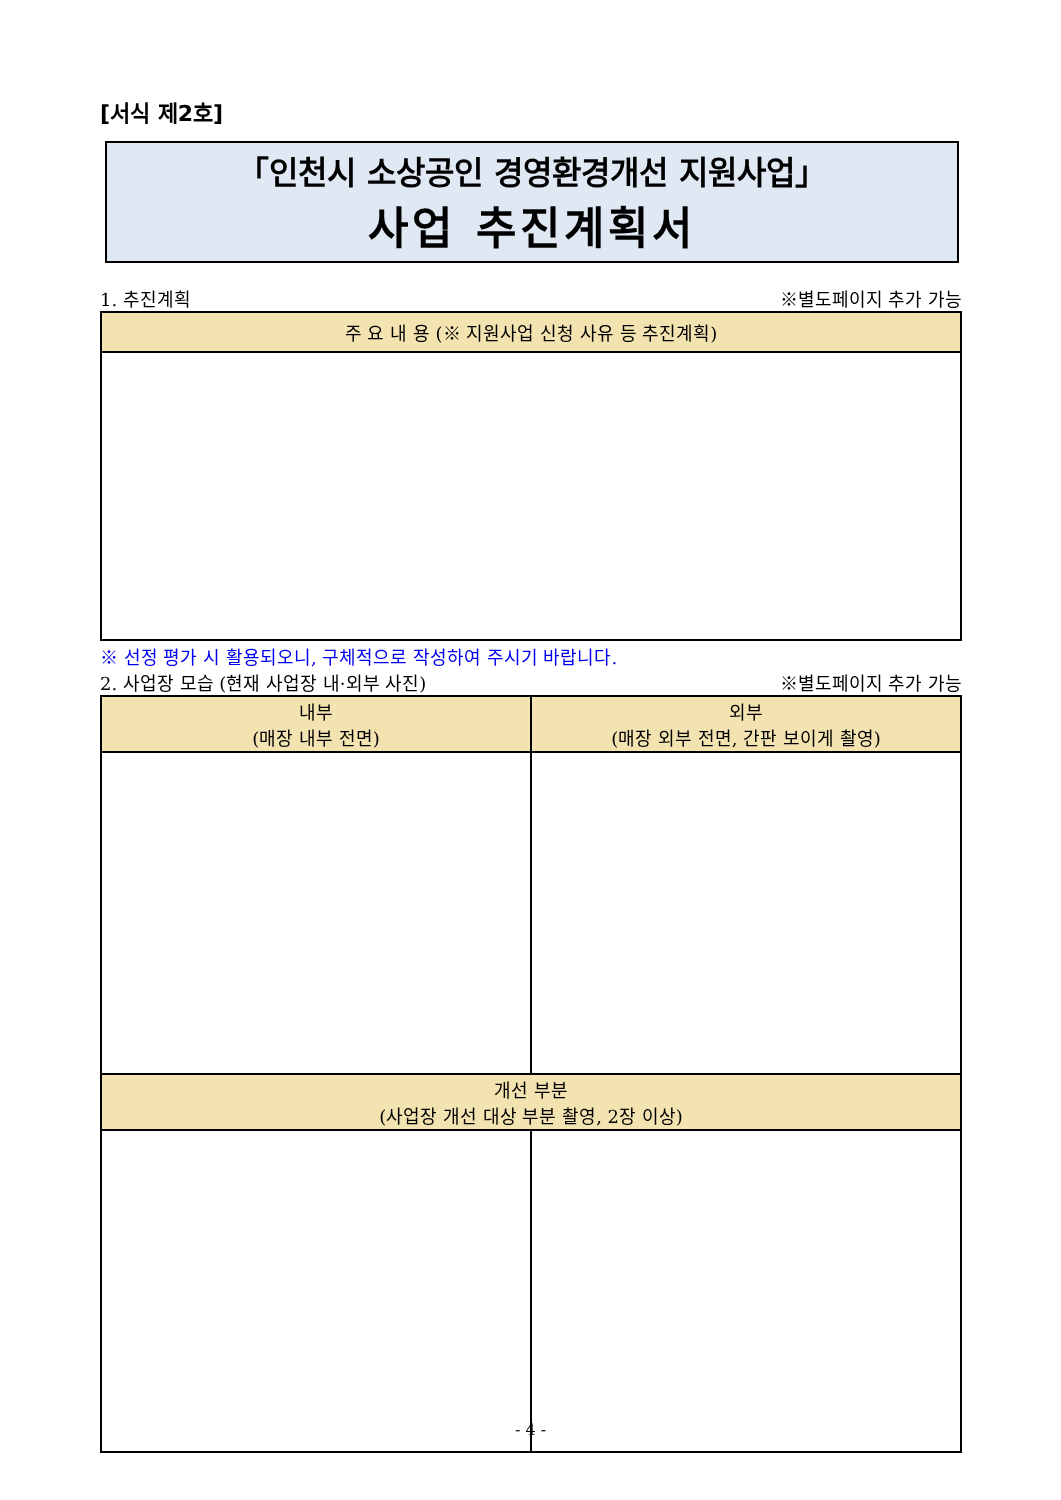[서식 제2호]
「인천시 소상공인 경영환경개선 지원사업」
사업 추진계획서
1. 추진계획 ※별도페이지 추가 가능
| 주 요 내 용 (※ 지원사업 신청 사유 등 추진계획) |
| --- |
※ 선정 평가 시 활용되오니, 구체적으로 작성하여 주시기 바랍니다.
2. 사업장 모습 (현재 사업장 내·외부 사진) ※별도페이지 추가 가능
| 내부 (매장 내부 전면) | 외부 (매장 외부 전면, 간판 보이게 촬영) |
| --- | --- |
| 개선 부분 (사업장 개선 대상 부분 촬영, 2장 이상) | |
- 4 -